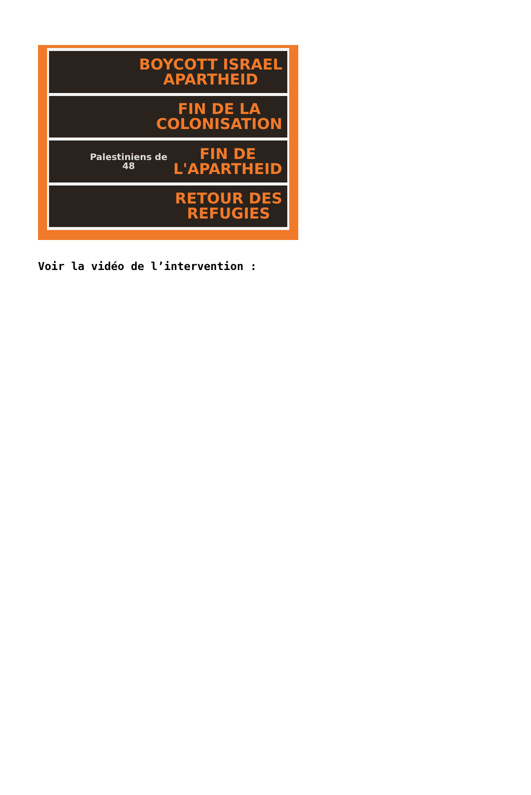BOYCOTT ISRAEL
APARTHEID
FIN DE LA
COLONISATION
Palestiniens de 48 FIN DE
L'APARTHEID
RETOUR DES
REFUGIES
Voir la vidéo de l’intervention :